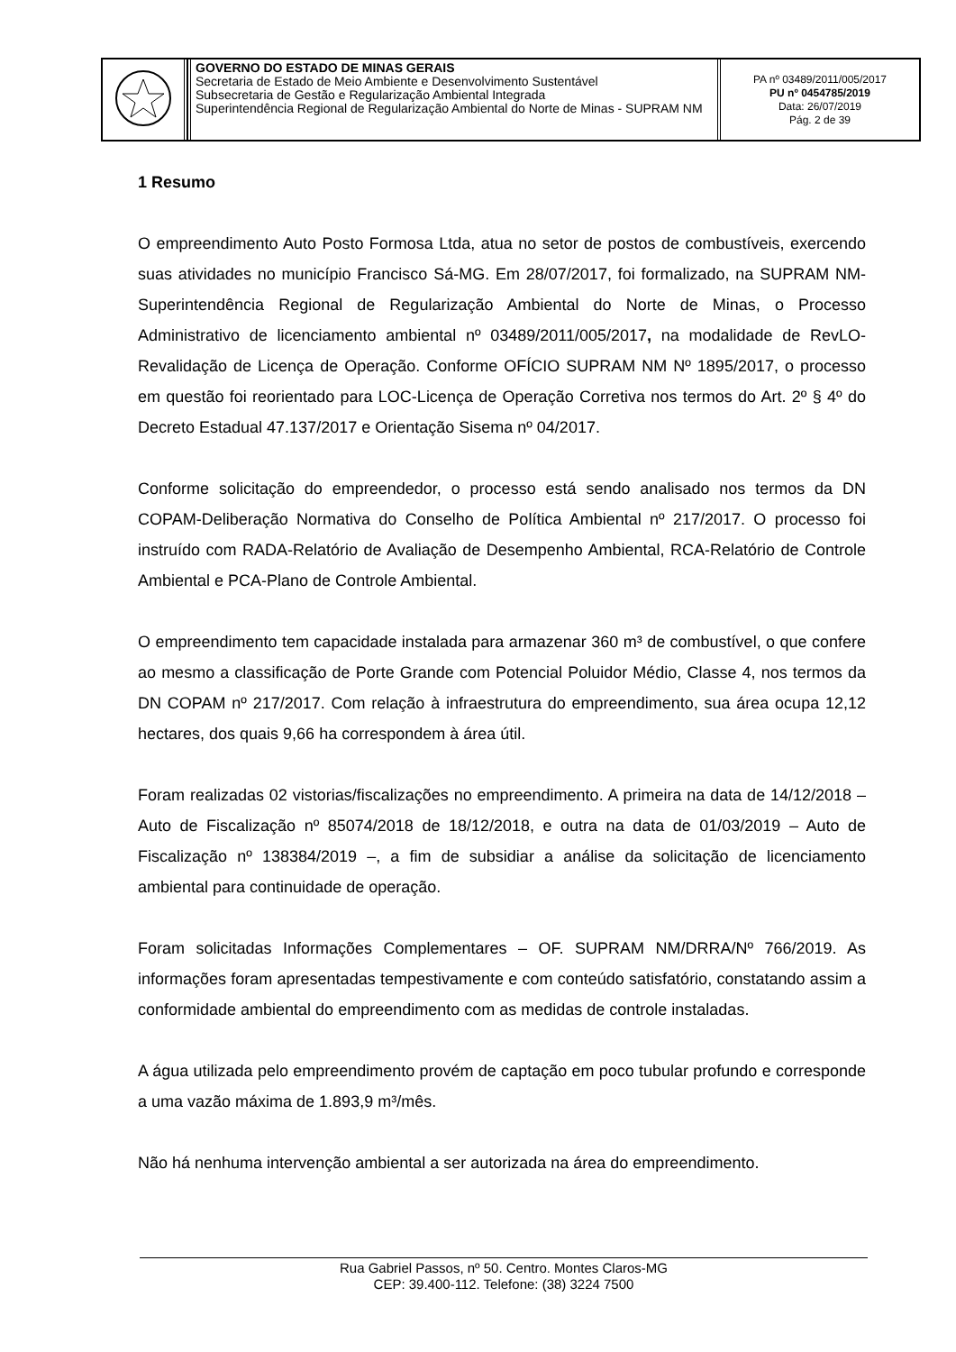| | GOVERNO DO ESTADO DE MINAS GERAIS Secretaria de Estado de Meio Ambiente e Desenvolvimento Sustentável Subsecretaria de Gestão e Regularização Ambiental Integrada Superintendência Regional de Regularização Ambiental do Norte de Minas - SUPRAM NM | PA nº 03489/2011/005/2017 PU nº 0454785/2019 Data: 26/07/2019 Pág. 2 de 39 |
1 Resumo
O empreendimento Auto Posto Formosa Ltda, atua no setor de postos de combustíveis, exercendo suas atividades no município Francisco Sá-MG. Em 28/07/2017, foi formalizado, na SUPRAM NM-Superintendência Regional de Regularização Ambiental do Norte de Minas, o Processo Administrativo de licenciamento ambiental nº 03489/2011/005/2017, na modalidade de RevLO-Revalidação de Licença de Operação. Conforme OFÍCIO SUPRAM NM Nº 1895/2017, o processo em questão foi reorientado para LOC-Licença de Operação Corretiva nos termos do Art. 2º § 4º do Decreto Estadual 47.137/2017 e Orientação Sisema nº 04/2017.
Conforme solicitação do empreendedor, o processo está sendo analisado nos termos da DN COPAM-Deliberação Normativa do Conselho de Política Ambiental nº 217/2017. O processo foi instruído com RADA-Relatório de Avaliação de Desempenho Ambiental, RCA-Relatório de Controle Ambiental e PCA-Plano de Controle Ambiental.
O empreendimento tem capacidade instalada para armazenar 360 m³ de combustível, o que confere ao mesmo a classificação de Porte Grande com Potencial Poluidor Médio, Classe 4, nos termos da DN COPAM nº 217/2017. Com relação à infraestrutura do empreendimento, sua área ocupa 12,12 hectares, dos quais 9,66 ha correspondem à área útil.
Foram realizadas 02 vistorias/fiscalizações no empreendimento. A primeira na data de 14/12/2018 – Auto de Fiscalização nº 85074/2018 de 18/12/2018, e outra na data de 01/03/2019 – Auto de Fiscalização nº 138384/2019 –, a fim de subsidiar a análise da solicitação de licenciamento ambiental para continuidade de operação.
Foram solicitadas Informações Complementares – OF. SUPRAM NM/DRRA/Nº 766/2019. As informações foram apresentadas tempestivamente e com conteúdo satisfatório, constatando assim a conformidade ambiental do empreendimento com as medidas de controle instaladas.
A água utilizada pelo empreendimento provém de captação em poco tubular profundo e corresponde a uma vazão máxima de 1.893,9 m³/mês.
Não há nenhuma intervenção ambiental a ser autorizada na área do empreendimento.
Rua Gabriel Passos, nº 50. Centro. Montes Claros-MG
CEP: 39.400-112. Telefone: (38) 3224 7500